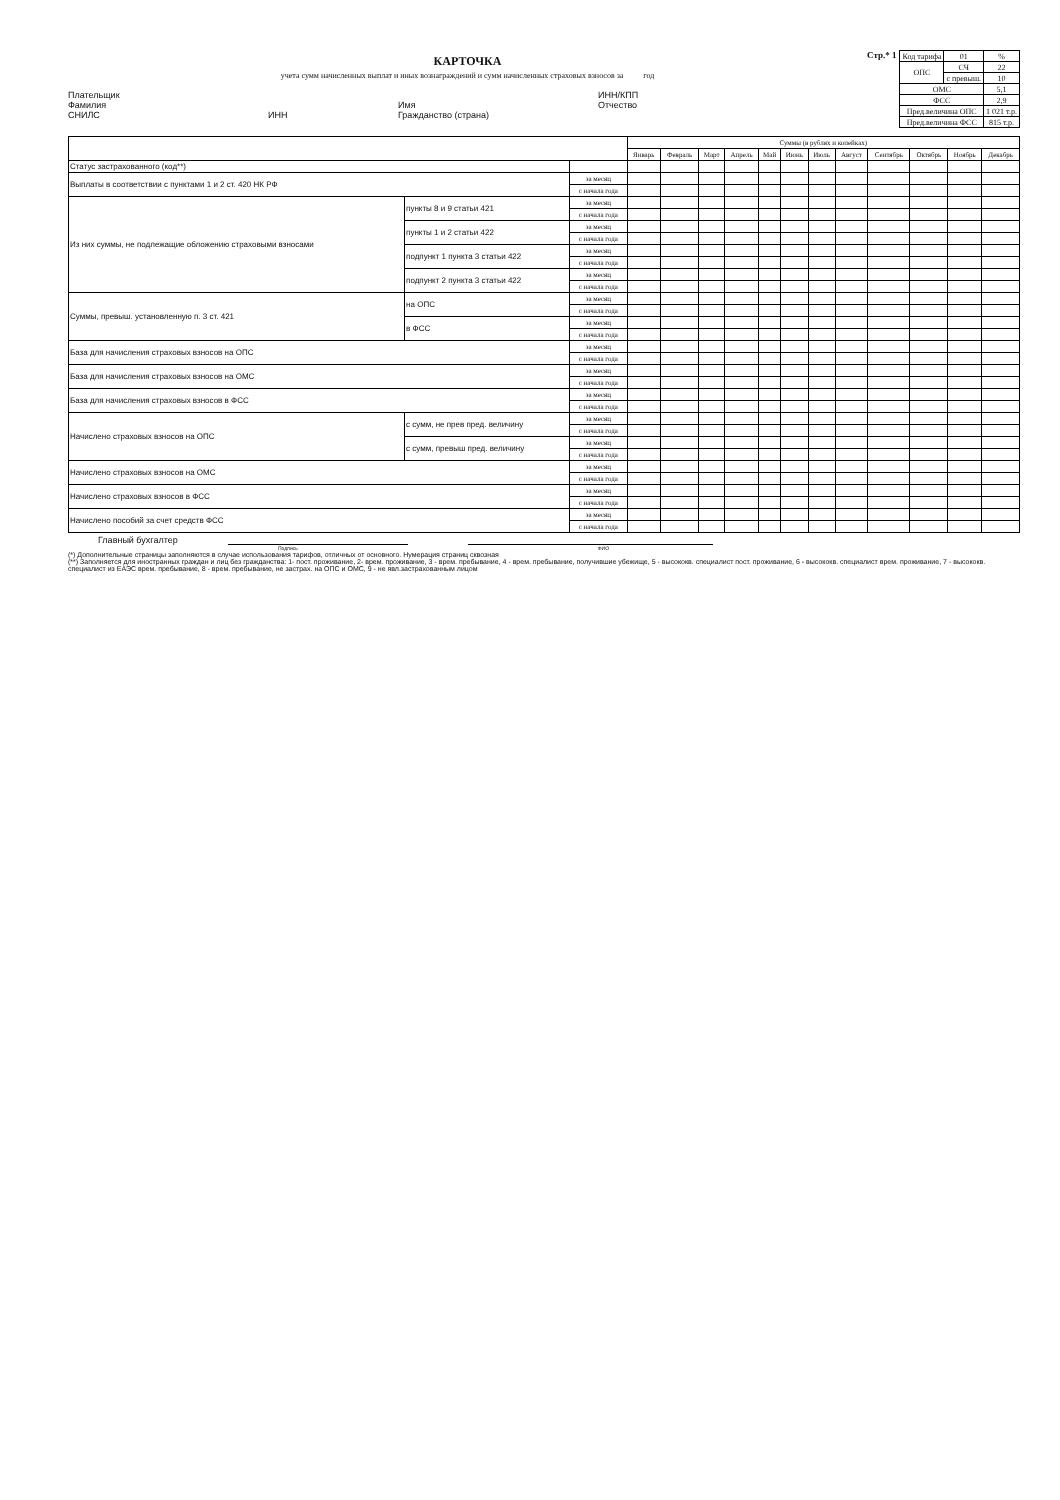КАРТОЧКА
учета сумм начисленных выплат и иных вознаграждений и сумм начисленных страховых взносов за год
Плательщик
Фамилия
СНИЛС
ИНН
Имя
Гражданство (страна)
ИНН/КПП
Отчество
Стр.* 1
| Код тарифа | 01 | % |
| ОПС | СЧ | 22 |
| | с превыш. | 10 |
| ОМС | | 5,1 |
| ФСС | | 2,9 |
| Пред.величина ОПС | | 1 021 т.р. |
| Пред.величина ФСС | | 815 т.р. |
| | | | Суммы (в рублях и копейках) | | | | | | | | | | | |
| --- | --- | --- | --- | --- | --- | --- | --- | --- | --- | --- | --- | --- | --- | --- |
| | | | Январь | Февраль | Март | Апрель | Май | Июнь | Июль | Август | Сентябрь | Октябрь | Ноябрь | Декабрь |
| Статус застрахованного (код**) | | | | | | | | | | | | | | |
| Выплаты в соответствии с пунктами 1 и 2 ст. 420 НК РФ | | за месяц | | | | | | | | | | | | |
| | | с начала года | | | | | | | | | | | | |
| Из них суммы, не подлежащие обложению страховыми взносами | пункты 8 и 9 статьи 421 | за месяц | | | | | | | | | | | | |
| | | с начала года | | | | | | | | | | | | |
| | пункты 1 и 2 статьи 422 | за месяц | | | | | | | | | | | | |
| | | с начала года | | | | | | | | | | | | |
| | подпункт 1 пункта 3 статьи 422 | за месяц | | | | | | | | | | | | |
| | | с начала года | | | | | | | | | | | | |
| | подпункт 2 пункта 3 статьи 422 | за месяц | | | | | | | | | | | | |
| | | с начала года | | | | | | | | | | | | |
| Суммы, превыш. установленную п. 3 ст. 421 | на ОПС | за месяц | | | | | | | | | | | | |
| | | с начала года | | | | | | | | | | | | |
| | в ФСС | за месяц | | | | | | | | | | | | |
| | | с начала года | | | | | | | | | | | | |
| База для начисления страховых взносов на ОПС | | за месяц | | | | | | | | | | | | |
| | | с начала года | | | | | | | | | | | | |
| База для начисления страховых взносов на ОМС | | за месяц | | | | | | | | | | | | |
| | | с начала года | | | | | | | | | | | | |
| База для начисления страховых взносов в ФСС | | за месяц | | | | | | | | | | | | |
| | | с начала года | | | | | | | | | | | | |
| Начислено страховых взносов на ОПС | с сумм, не прев пред. величину | за месяц | | | | | | | | | | | | |
| | | с начала года | | | | | | | | | | | | |
| | с сумм, превыш пред. величину | за месяц | | | | | | | | | | | | |
| | | с начала года | | | | | | | | | | | | |
| Начислено страховых взносов на ОМС | | за месяц | | | | | | | | | | | | |
| | | с начала года | | | | | | | | | | | | |
| Начислено страховых взносов в ФСС | | за месяц | | | | | | | | | | | | |
| | | с начала года | | | | | | | | | | | | |
| Начислено пособий за счет средств ФСС | | за месяц | | | | | | | | | | | | |
| | | с начала года | | | | | | | | | | | | |
Главный бухгалтер
Подпись ФИО
(*) Дополнительные страницы заполняются в случае использования тарифов, отличных от основного. Нумерация страниц сквозная
(**) Заполняется для иностранных граждан и лиц без гражданства: 1- пост. проживание, 2- врем. проживание, 3 - врем. пребывание, 4 - врем. пребывание, получившие убежище, 5 - высококв. специалист пост. проживание, 6 - высококв. специалист врем. проживание, 7 - высококв. специалист из ЕАЭС врем. пребывание, 8 - врем. пребывание, не застрах. на ОПС и ОМС, 9 - не явл.застрахованным лицом